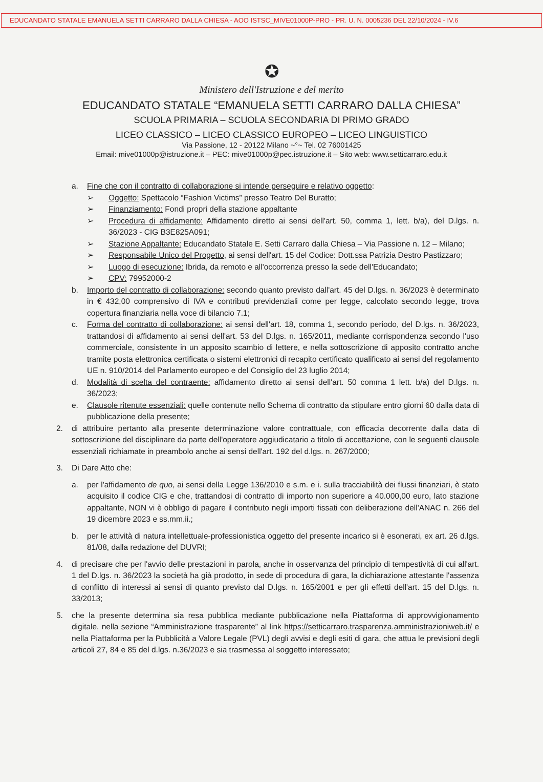EDUCANDATO STATALE EMANUELA SETTI CARRARO DALLA CHIESA - AOO ISTSC_MIVE01000P-PRO - PR. U. N. 0005236 DEL 22/10/2024 - IV.6
✪
Ministero dell'Istruzione e del merito
EDUCANDATO STATALE “EMANUELA SETTI CARRARO DALLA CHIESA”
SCUOLA PRIMARIA – SCUOLA SECONDARIA DI PRIMO GRADO
LICEO CLASSICO – LICEO CLASSICO EUROPEO – LICEO LINGUISTICO
Via Passione, 12 - 20122 Milano ~°~ Tel. 02 76001425
Email: mive01000p@istruzione.it – PEC: mive01000p@pec.istruzione.it – Sito web: www.setticarraro.edu.it
a. Fine che con il contratto di collaborazione si intende perseguire e relativo oggetto:
➢ Oggetto: Spettacolo “Fashion Victims” presso Teatro Del Buratto;
➢ Finanziamento: Fondi propri della stazione appaltante
➢ Procedura di affidamento: Affidamento diretto ai sensi dell'art. 50, comma 1, lett. b/a), del D.lgs. n. 36/2023 - CIG B3E825A091;
➢ Stazione Appaltante: Educandato Statale E. Setti Carraro dalla Chiesa – Via Passione n. 12 – Milano;
➢ Responsabile Unico del Progetto, ai sensi dell'art. 15 del Codice: Dott.ssa Patrizia Destro Pastizzaro;
➢ Luogo di esecuzione: Ibrida, da remoto e all'occorrenza presso la sede dell'Educandato;
➢ CPV: 79952000-2
b. Importo del contratto di collaborazione: secondo quanto previsto dall'art. 45 del D.lgs. n. 36/2023 è determinato in € 432,00 comprensivo di IVA e contributi previdenziali come per legge, calcolato secondo legge, trova copertura finanziaria nella voce di bilancio 7.1;
c. Forma del contratto di collaborazione: ai sensi dell'art. 18, comma 1, secondo periodo, del D.lgs. n. 36/2023, trattandosi di affidamento ai sensi dell'art. 53 del D.lgs. n. 165/2011, mediante corrispondenza secondo l'uso commerciale, consistente in un apposito scambio di lettere, e nella sottoscrizione di apposito contratto anche tramite posta elettronica certificata o sistemi elettronici di recapito certificato qualificato ai sensi del regolamento UE n. 910/2014 del Parlamento europeo e del Consiglio del 23 luglio 2014;
d. Modalità di scelta del contraente: affidamento diretto ai sensi dell'art. 50 comma 1 lett. b/a) del D.lgs. n. 36/2023;
e. Clausole ritenute essenziali: quelle contenute nello Schema di contratto da stipulare entro giorni 60 dalla data di pubblicazione della presente;
2. di attribuire pertanto alla presente determinazione valore contrattuale, con efficacia decorrente dalla data di sottoscrizione del disciplinare da parte dell'operatore aggiudicatario a titolo di accettazione, con le seguenti clausole essenziali richiamate in preambolo anche ai sensi dell'art. 192 del d.lgs. n. 267/2000;
3. Di Dare Atto che:
a. per l'affidamento de quo, ai sensi della Legge 136/2010 e s.m. e i. sulla tracciabilità dei flussi finanziari, è stato acquisito il codice CIG e che, trattandosi di contratto di importo non superiore a 40.000,00 euro, lato stazione appaltante, NON vi è obbligo di pagare il contributo negli importi fissati con deliberazione dell'ANAC n. 266 del 19 dicembre 2023 e ss.mm.ii.;
b. per le attività di natura intellettuale-professionistica oggetto del presente incarico si è esonerati, ex art. 26 d.lgs. 81/08, dalla redazione del DUVRI;
4. di precisare che per l'avvio delle prestazioni in parola, anche in osservanza del principio di tempestività di cui all'art. 1 del D.lgs. n. 36/2023 la società ha già prodotto, in sede di procedura di gara, la dichiarazione attestante l'assenza di conflitto di interessi ai sensi di quanto previsto dal D.lgs. n. 165/2001 e per gli effetti dell'art. 15 del D.lgs. n. 33/2013;
5. che la presente determina sia resa pubblica mediante pubblicazione nella Piattaforma di approvvigionamento digitale, nella sezione “Amministrazione trasparente” al link https://setticarraro.trasparenza.amministrazioniweb.it/ e nella Piattaforma per la Pubblicità a Valore Legale (PVL) degli avvisi e degli esiti di gara, che attua le previsioni degli articoli 27, 84 e 85 del d.lgs. n.36/2023 e sia trasmessa al soggetto interessato;